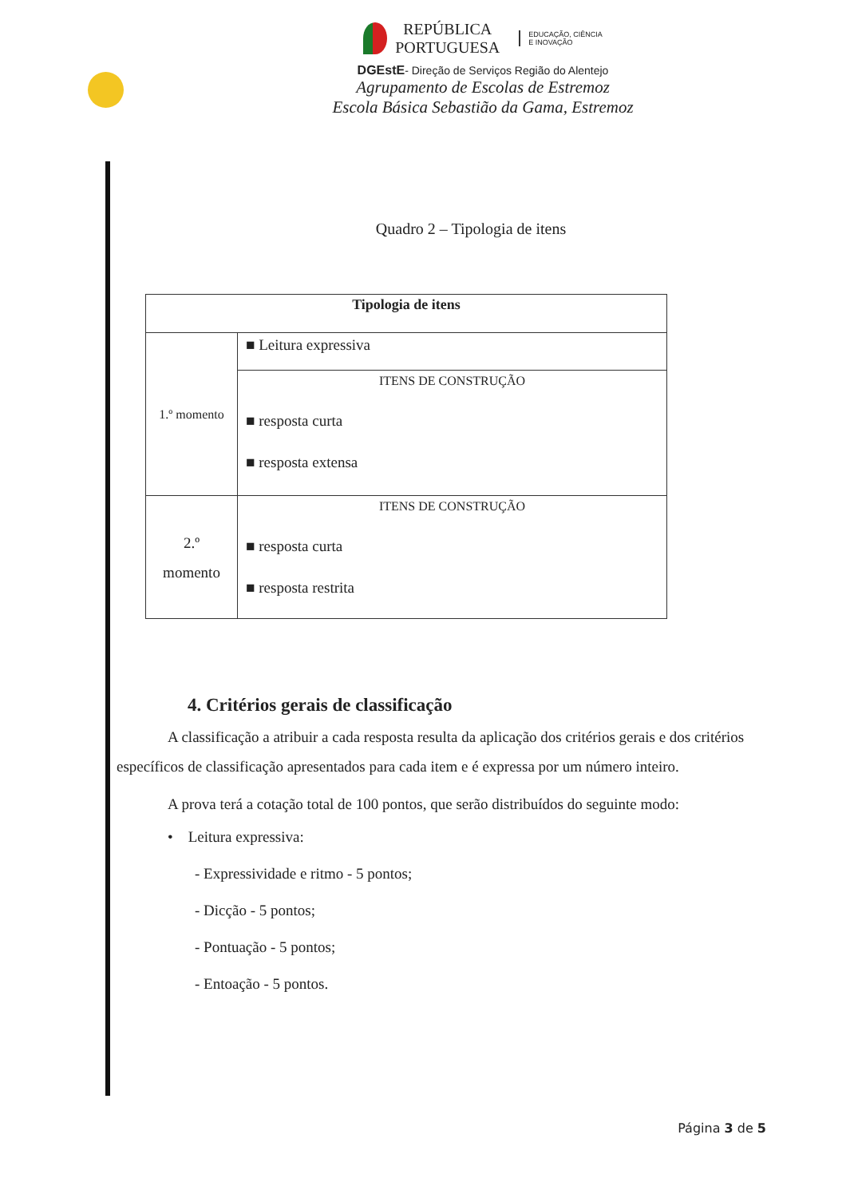REPÚBLICA
PORTUGUESA
EDUCAÇÃO, CIÊNCIA
E INOVAÇÃO
DGEstE- Direção de Serviços Região do Alentejo
Agrupamento de Escolas de Estremoz
Escola Básica Sebastião da Gama, Estremoz
Quadro 2 – Tipologia de itens
| Tipologia de itens | |
| --- | --- |
| 1.º momento | ■ Leitura expressiva |
| | ITENS DE CONSTRUÇÃO ■ resposta curta ■ resposta extensa |
| 2.º momento | ITENS DE CONSTRUÇÃO ■ resposta curta ■ resposta restrita |
4. Critérios gerais de classificação
A classificação a atribuir a cada resposta resulta da aplicação dos critérios gerais e dos critérios específicos de classificação apresentados para cada item e é expressa por um número inteiro.
A prova terá a cotação total de 100 pontos, que serão distribuídos do seguinte modo:
• Leitura expressiva:
- Expressividade e ritmo - 5 pontos;
- Dicção - 5 pontos;
- Pontuação - 5 pontos;
- Entoação - 5 pontos.
Página 3 de 5